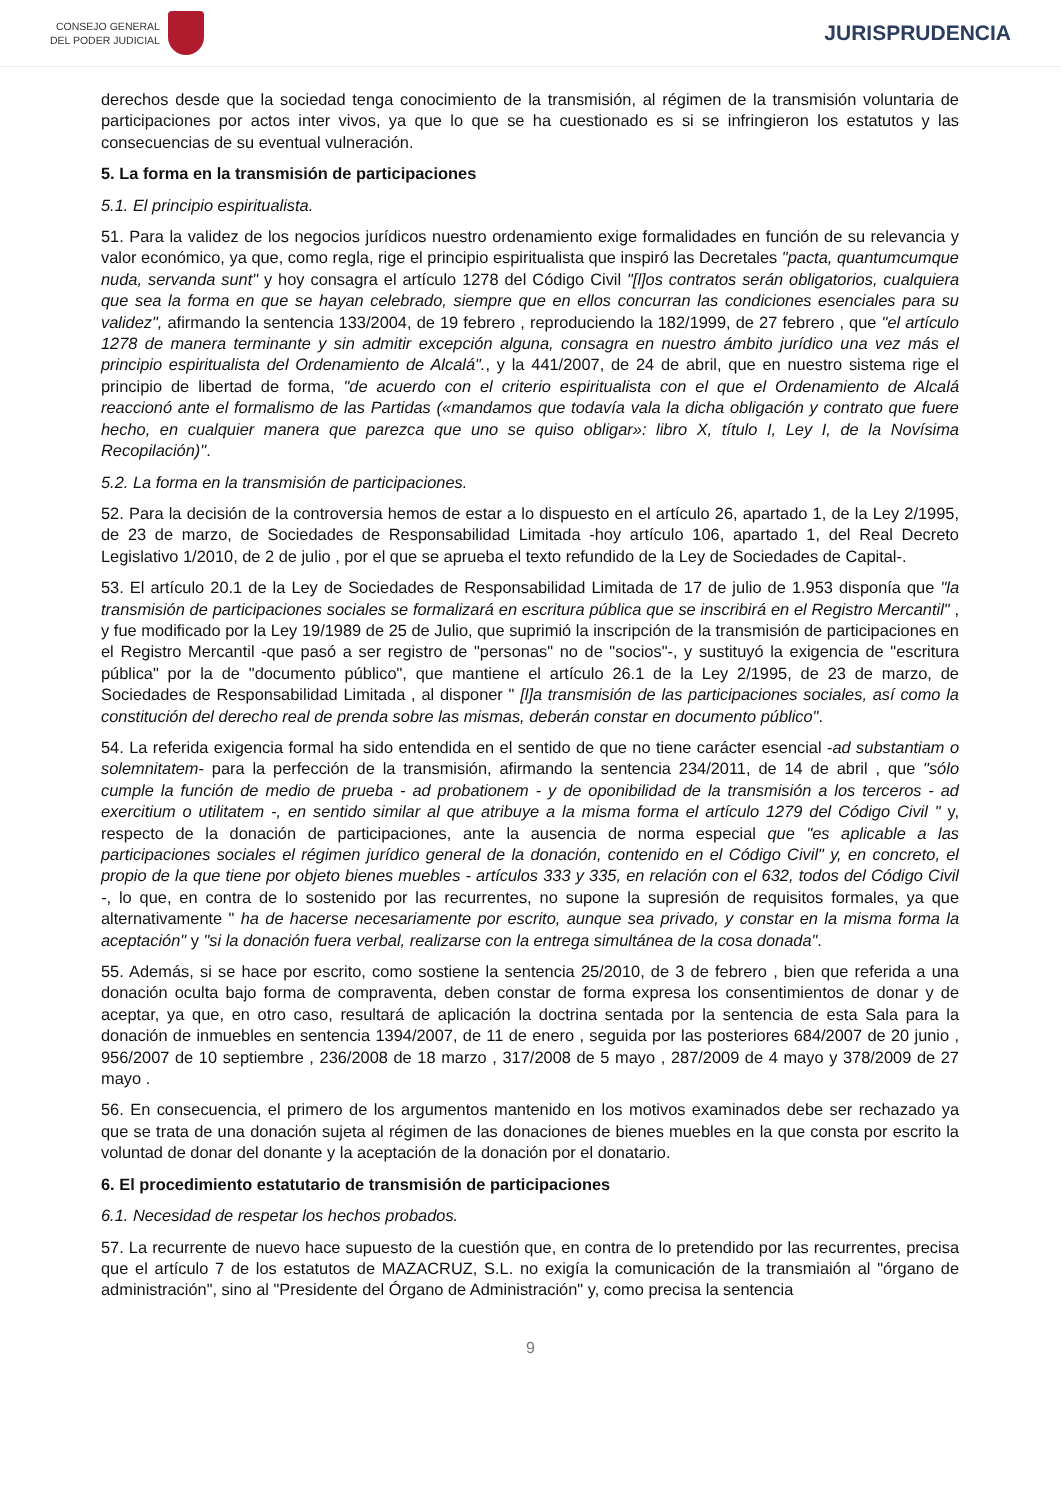CONSEJO GENERAL
DEL PODER JUDICIAL
JURISPRUDENCIA
derechos desde que la sociedad tenga conocimiento de la transmisión, al régimen de la transmisión voluntaria de participaciones por actos inter vivos, ya que lo que se ha cuestionado es si se infringieron los estatutos y las consecuencias de su eventual vulneración.
5. La forma en la transmisión de participaciones
5.1. El principio espiritualista.
51. Para la validez de los negocios jurídicos nuestro ordenamiento exige formalidades en función de su relevancia y valor económico, ya que, como regla, rige el principio espiritualista que inspiró las Decretales "pacta, quantumcumque nuda, servanda sunt" y hoy consagra el artículo 1278 del Código Civil "[l]os contratos serán obligatorios, cualquiera que sea la forma en que se hayan celebrado, siempre que en ellos concurran las condiciones esenciales para su validez", afirmando la sentencia 133/2004, de 19 febrero , reproduciendo la 182/1999, de 27 febrero , que "el artículo 1278 de manera terminante y sin admitir excepción alguna, consagra en nuestro ámbito jurídico una vez más el principio espiritualista del Ordenamiento de Alcalá"., y la 441/2007, de 24 de abril, que en nuestro sistema rige el principio de libertad de forma, "de acuerdo con el criterio espiritualista con el que el Ordenamiento de Alcalá reaccionó ante el formalismo de las Partidas («mandamos que todavía vala la dicha obligación y contrato que fuere hecho, en cualquier manera que parezca que uno se quiso obligar»: libro X, título I, Ley I, de la Novísima Recopilación)".
5.2. La forma en la transmisión de participaciones.
52. Para la decisión de la controversia hemos de estar a lo dispuesto en el artículo 26, apartado 1, de la Ley 2/1995, de 23 de marzo, de Sociedades de Responsabilidad Limitada -hoy artículo 106, apartado 1, del Real Decreto Legislativo 1/2010, de 2 de julio , por el que se aprueba el texto refundido de la Ley de Sociedades de Capital-.
53. El artículo 20.1 de la Ley de Sociedades de Responsabilidad Limitada de 17 de julio de 1.953 disponía que "la transmisión de participaciones sociales se formalizará en escritura pública que se inscribirá en el Registro Mercantil" , y fue modificado por la Ley 19/1989 de 25 de Julio, que suprimió la inscripción de la transmisión de participaciones en el Registro Mercantil -que pasó a ser registro de "personas" no de "socios"-, y sustituyó la exigencia de "escritura pública" por la de "documento público", que mantiene el artículo 26.1 de la Ley 2/1995, de 23 de marzo, de Sociedades de Responsabilidad Limitada , al disponer " [l]a transmisión de las participaciones sociales, así como la constitución del derecho real de prenda sobre las mismas, deberán constar en documento público".
54. La referida exigencia formal ha sido entendida en el sentido de que no tiene carácter esencial -ad substantiam o solemnitatem- para la perfección de la transmisión, afirmando la sentencia 234/2011, de 14 de abril , que "sólo cumple la función de medio de prueba - ad probationem - y de oponibilidad de la transmisión a los terceros - ad exercitium o utilitatem -, en sentido similar al que atribuye a la misma forma el artículo 1279 del Código Civil " y, respecto de la donación de participaciones, ante la ausencia de norma especial que "es aplicable a las participaciones sociales el régimen jurídico general de la donación, contenido en el Código Civil" y, en concreto, el propio de la que tiene por objeto bienes muebles - artículos 333 y 335, en relación con el 632, todos del Código Civil -, lo que, en contra de lo sostenido por las recurrentes, no supone la supresión de requisitos formales, ya que alternativamente " ha de hacerse necesariamente por escrito, aunque sea privado, y constar en la misma forma la aceptación" y "si la donación fuera verbal, realizarse con la entrega simultánea de la cosa donada".
55. Además, si se hace por escrito, como sostiene la sentencia 25/2010, de 3 de febrero , bien que referida a una donación oculta bajo forma de compraventa, deben constar de forma expresa los consentimientos de donar y de aceptar, ya que, en otro caso, resultará de aplicación la doctrina sentada por la sentencia de esta Sala para la donación de inmuebles en sentencia 1394/2007, de 11 de enero , seguida por las posteriores 684/2007 de 20 junio , 956/2007 de 10 septiembre , 236/2008 de 18 marzo , 317/2008 de 5 mayo , 287/2009 de 4 mayo y 378/2009 de 27 mayo .
56. En consecuencia, el primero de los argumentos mantenido en los motivos examinados debe ser rechazado ya que se trata de una donación sujeta al régimen de las donaciones de bienes muebles en la que consta por escrito la voluntad de donar del donante y la aceptación de la donación por el donatario.
6. El procedimiento estatutario de transmisión de participaciones
6.1. Necesidad de respetar los hechos probados.
57. La recurrente de nuevo hace supuesto de la cuestión que, en contra de lo pretendido por las recurrentes, precisa que el artículo 7 de los estatutos de MAZACRUZ, S.L. no exigía la comunicación de la transmiaión al "órgano de administración", sino al "Presidente del Órgano de Administración" y, como precisa la sentencia
9